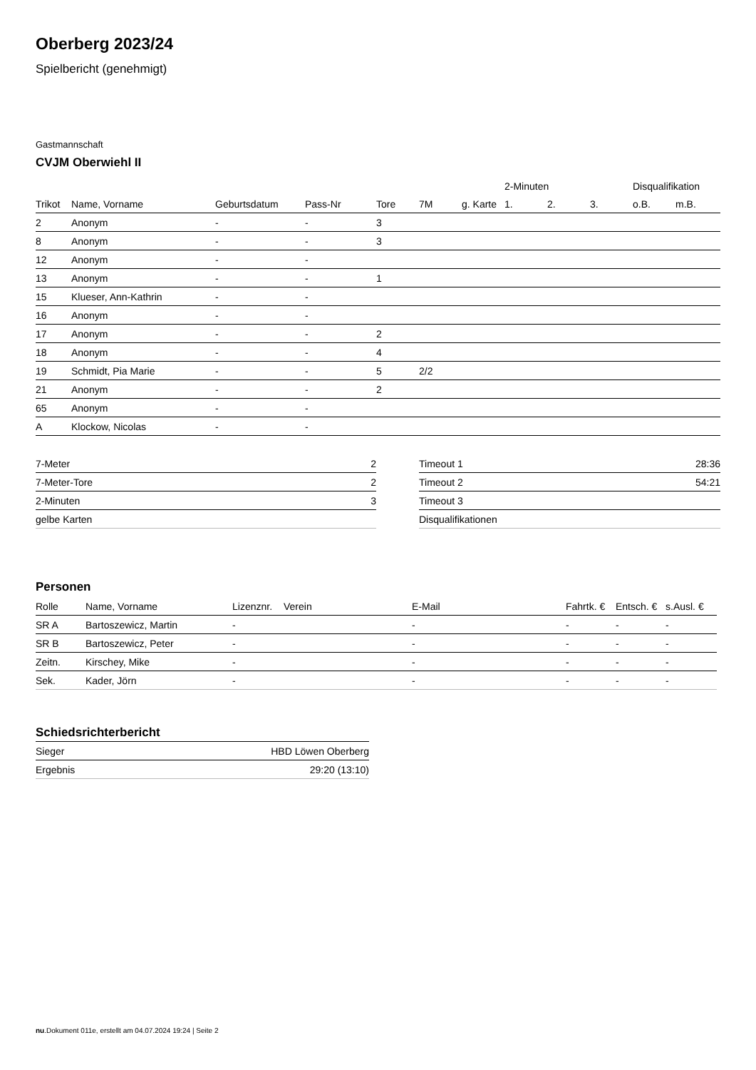Oberberg 2023/24
Spielbericht (genehmigt)
Gastmannschaft
CVJM Oberwiehl II
| | | | | | | | 2-Minuten | | | Disqualifikation | |
| --- | --- | --- | --- | --- | --- | --- | --- | --- | --- | --- | --- |
| Trikot | Name, Vorname | Geburtsdatum | Pass-Nr | Tore | 7M | g. Karte | 1. | 2. | 3. | o.B. | m.B. |
| 2 | Anonym | - | - | 3 | | | | | | | |
| 8 | Anonym | - | - | 3 | | | | | | | |
| 12 | Anonym | - | - | | | | | | | | |
| 13 | Anonym | - | - | 1 | | | | | | | |
| 15 | Klueser, Ann-Kathrin | - | - | | | | | | | | |
| 16 | Anonym | - | - | | | | | | | | |
| 17 | Anonym | - | - | 2 | | | | | | | |
| 18 | Anonym | - | - | 4 | | | | | | | |
| 19 | Schmidt, Pia Marie | - | - | 5 | 2/2 | | | | | | |
| 21 | Anonym | - | - | 2 | | | | | | | |
| 65 | Anonym | - | - | | | | | | | | |
| A | Klockow, Nicolas | - | - | | | | | | | | |
| 7-Meter | 2 |
| 7-Meter-Tore | 2 |
| 2-Minuten | 3 |
| gelbe Karten | |
| Timeout 1 | 28:36 |
| Timeout 2 | 54:21 |
| Timeout 3 | |
| Disqualifikationen | |
Personen
| Rolle | Name, Vorname | Lizenznr. | Verein | E-Mail | Fahrtk. € | Entsch. € | s.Ausl. € |
| --- | --- | --- | --- | --- | --- | --- | --- |
| SR A | Bartoszewicz, Martin | - | | - | - | - | - |
| SR B | Bartoszewicz, Peter | - | | - | - | - | - |
| Zeitn. | Kirschey, Mike | - | | - | - | - | - |
| Sek. | Kader, Jörn | - | | - | - | - | - |
Schiedsrichterbericht
| Sieger | HBD Löwen Oberberg |
| Ergebnis | 29:20 (13:10) |
nu.Dokument 011e, erstellt am 04.07.2024 19:24 | Seite 2